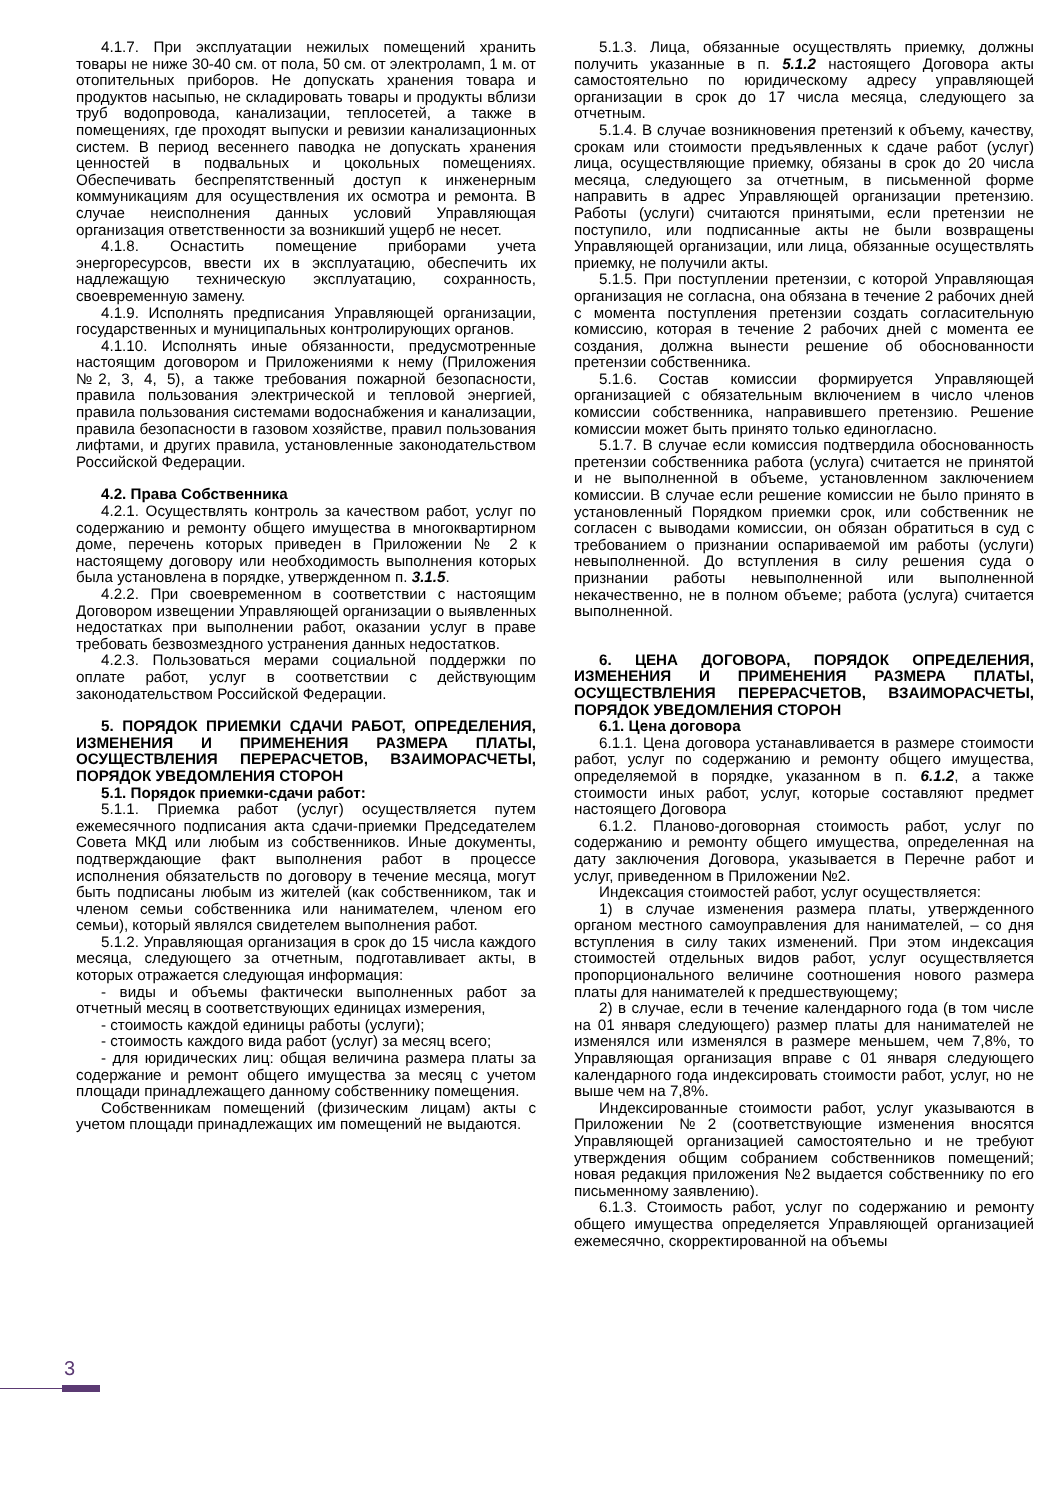4.1.7. При эксплуатации нежилых помещений хранить товары не ниже 30-40 см. от пола, 50 см. от электроламп, 1 м. от отопительных приборов. Не допускать хранения товара и продуктов насыпью, не складировать товары и продукты вблизи труб водопровода, канализации, теплосетей, а также в помещениях, где проходят выпуски и ревизии канализационных систем. В период весеннего паводка не допускать хранения ценностей в подвальных и цокольных помещениях. Обеспечивать беспрепятственный доступ к инженерным коммуникациям для осуществления их осмотра и ремонта. В случае неисполнения данных условий Управляющая организация ответственности за возникший ущерб не несет.
4.1.8. Оснастить помещение приборами учета энергоресурсов, ввести их в эксплуатацию, обеспечить их надлежащую техническую эксплуатацию, сохранность, своевременную замену.
4.1.9. Исполнять предписания Управляющей организации, государственных и муниципальных контролирующих органов.
4.1.10. Исполнять иные обязанности, предусмотренные настоящим договором и Приложениями к нему (Приложения №2, 3, 4, 5), а также требования пожарной безопасности, правила пользования электрической и тепловой энергией, правила пользования системами водоснабжения и канализации, правила безопасности в газовом хозяйстве, правил пользования лифтами, и других правила, установленные законодательством Российской Федерации.
4.2. Права Собственника
4.2.1. Осуществлять контроль за качеством работ, услуг по содержанию и ремонту общего имущества в многоквартирном доме, перечень которых приведен в Приложении № 2 к настоящему договору или необходимость выполнения которых была установлена в порядке, утвержденном п. 3.1.5.
4.2.2. При своевременном в соответствии с настоящим Договором извещении Управляющей организации о выявленных недостатках при выполнении работ, оказании услуг в праве требовать безвозмездного устранения данных недостатков.
4.2.3. Пользоваться мерами социальной поддержки по оплате работ, услуг в соответствии с действующим законодательством Российской Федерации.
5. ПОРЯДОК ПРИЕМКИ СДАЧИ РАБОТ, ОПРЕДЕЛЕНИЯ, ИЗМЕНЕНИЯ И ПРИМЕНЕНИЯ РАЗМЕРА ПЛАТЫ, ОСУЩЕСТВЛЕНИЯ ПЕРЕРАСЧЕТОВ, ВЗАИМОРАСЧЕТЫ, ПОРЯДОК УВЕДОМЛЕНИЯ СТОРОН
5.1. Порядок приемки-сдачи работ:
5.1.1. Приемка работ (услуг) осуществляется путем ежемесячного подписания акта сдачи-приемки Председателем Совета МКД или любым из собственников. Иные документы, подтверждающие факт выполнения работ в процессе исполнения обязательств по договору в течение месяца, могут быть подписаны любым из жителей (как собственником, так и членом семьи собственника или нанимателем, членом его семьи), который являлся свидетелем выполнения работ.
5.1.2. Управляющая организация в срок до 15 числа каждого месяца, следующего за отчетным, подготавливает акты, в которых отражается следующая информация:
- виды и объемы фактически выполненных работ за отчетный месяц в соответствующих единицах измерения,
- стоимость каждой единицы работы (услуги);
- стоимость каждого вида работ (услуг) за месяц всего;
- для юридических лиц: общая величина размера платы за содержание и ремонт общего имущества за месяц с учетом площади принадлежащего данному собственнику помещения.
Собственникам помещений (физическим лицам) акты с учетом площади принадлежащих им помещений не выдаются.
5.1.3. Лица, обязанные осуществлять приемку, должны получить указанные в п. 5.1.2 настоящего Договора акты самостоятельно по юридическому адресу управляющей организации в срок до 17 числа месяца, следующего за отчетным.
5.1.4. В случае возникновения претензий к объему, качеству, срокам или стоимости предъявленных к сдаче работ (услуг) лица, осуществляющие приемку, обязаны в срок до 20 числа месяца, следующего за отчетным, в письменной форме направить в адрес Управляющей организации претензию. Работы (услуги) считаются принятыми, если претензии не поступило, или подписанные акты не были возвращены Управляющей организации, или лица, обязанные осуществлять приемку, не получили акты.
5.1.5. При поступлении претензии, с которой Управляющая организация не согласна, она обязана в течение 2 рабочих дней с момента поступления претензии создать согласительную комиссию, которая в течение 2 рабочих дней с момента ее создания, должна вынести решение об обоснованности претензии собственника.
5.1.6. Состав комиссии формируется Управляющей организацией с обязательным включением в число членов комиссии собственника, направившего претензию. Решение комиссии может быть принято только единогласно.
5.1.7. В случае если комиссия подтвердила обоснованность претензии собственника работа (услуга) считается не принятой и не выполненной в объеме, установленном заключением комиссии. В случае если решение комиссии не было принято в установленный Порядком приемки срок, или собственник не согласен с выводами комиссии, он обязан обратиться в суд с требованием о признании оспариваемой им работы (услуги) невыполненной. До вступления в силу решения суда о признании работы невыполненной или выполненной некачественно, не в полном объеме; работа (услуга) считается выполненной.
6. ЦЕНА ДОГОВОРА, ПОРЯДОК ОПРЕДЕЛЕНИЯ, ИЗМЕНЕНИЯ И ПРИМЕНЕНИЯ РАЗМЕРА ПЛАТЫ, ОСУЩЕСТВЛЕНИЯ ПЕРЕРАСЧЕТОВ, ВЗАИМОРАСЧЕТЫ, ПОРЯДОК УВЕДОМЛЕНИЯ СТОРОН
6.1. Цена договора
6.1.1. Цена договора устанавливается в размере стоимости работ, услуг по содержанию и ремонту общего имущества, определяемой в порядке, указанном в п. 6.1.2, а также стоимости иных работ, услуг, которые составляют предмет настоящего Договора
6.1.2. Планово-договорная стоимость работ, услуг по содержанию и ремонту общего имущества, определенная на дату заключения Договора, указывается в Перечне работ и услуг, приведенном в Приложении №2.
Индексация стоимостей работ, услуг осуществляется:
1) в случае изменения размера платы, утвержденного органом местного самоуправления для нанимателей, – со дня вступления в силу таких изменений. При этом индексация стоимостей отдельных видов работ, услуг осуществляется пропорционального величине соотношения нового размера платы для нанимателей к предшествующему;
2) в случае, если в течение календарного года (в том числе на 01 января следующего) размер платы для нанимателей не изменялся или изменялся в размере меньшем, чем 7,8%, то Управляющая организация вправе с 01 января следующего календарного года индексировать стоимости работ, услуг, но не выше чем на 7,8%.
Индексированные стоимости работ, услуг указываются в Приложении №2 (соответствующие изменения вносятся Управляющей организацией самостоятельно и не требуют утверждения общим собранием собственников помещений; новая редакция приложения №2 выдается собственнику по его письменному заявлению).
6.1.3. Стоимость работ, услуг по содержанию и ремонту общего имущества определяется Управляющей организацией ежемесячно, скорректированной на объемы
3